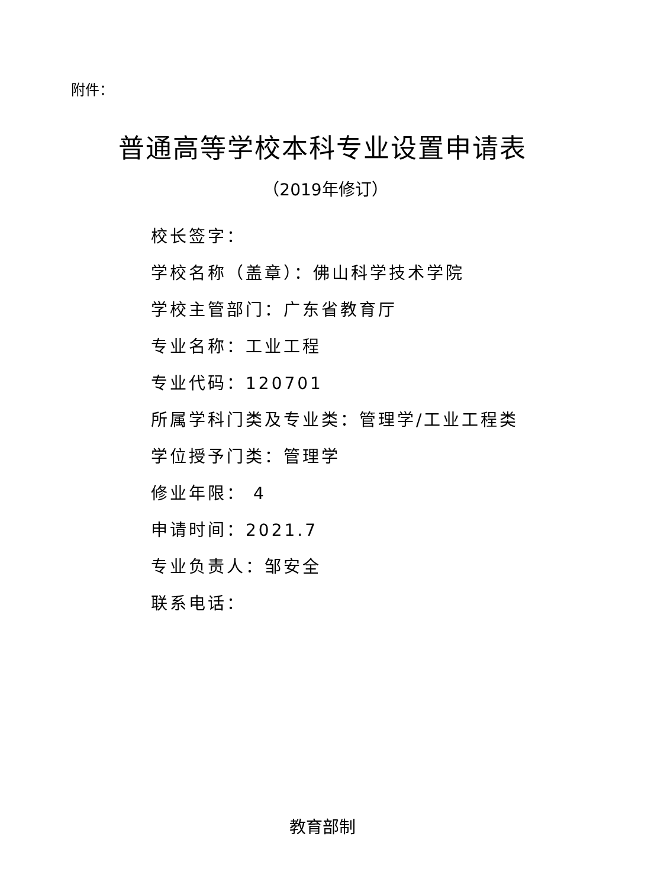附件：
普通高等学校本科专业设置申请表
（2019年修订）
校长签字：
学校名称（盖章）：佛山科学技术学院
学校主管部门：广东省教育厅
专业名称：工业工程
专业代码：120701
所属学科门类及专业类：管理学/工业工程类
学位授予门类：管理学
修业年限： 4
申请时间：2021.7
专业负责人：邹安全
联系电话：
教育部制